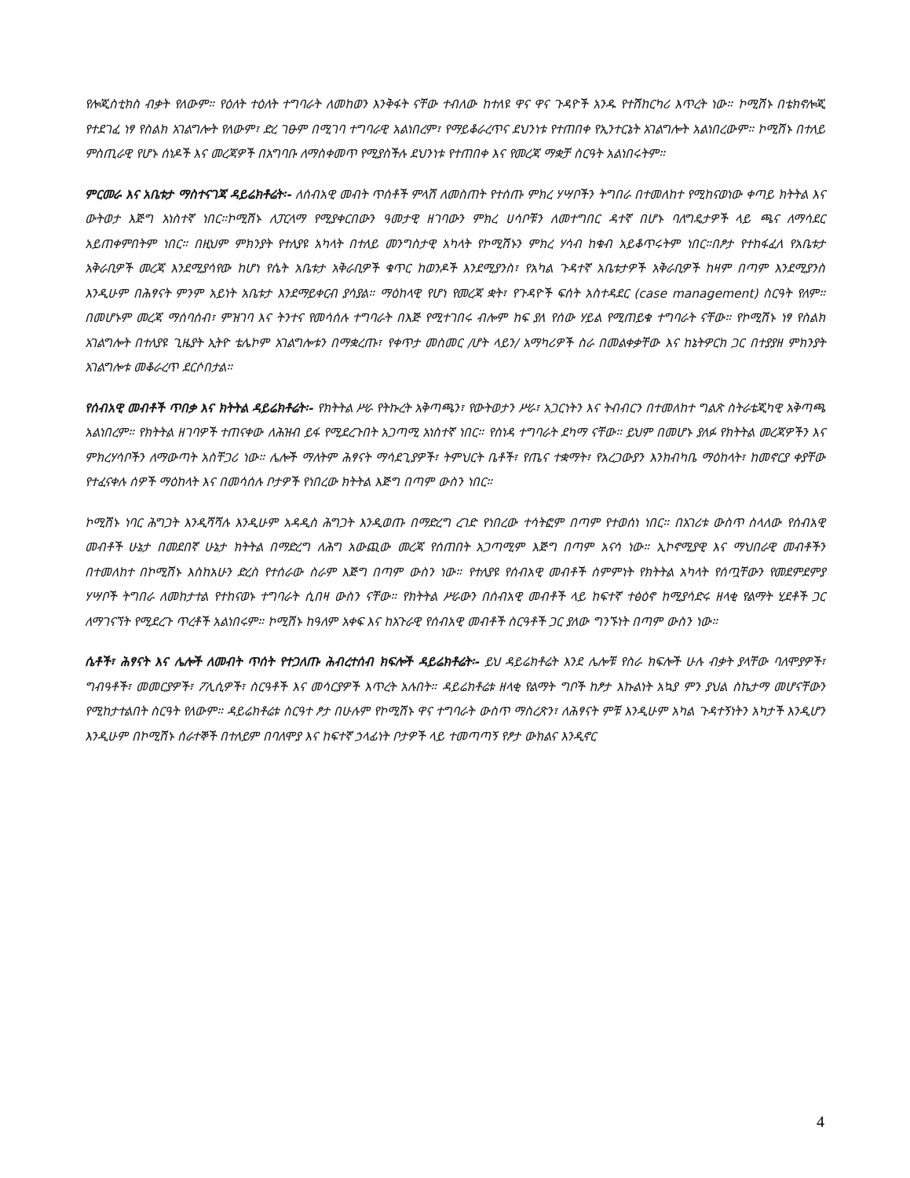የሎጂስቲክስ ብቃት የለውም። የዕለት ተዕለት ተግባራት ለመከወን እንቅፋት ናቸው ተብለው ከተለዩ ዋና ዋና ጉዳዮች አንዱ የተሽከርካሪ እጥረት ነው። ኮሚሽኑ በቴክኖሎጂ የተደገፈ ነፃ የስልክ አገልግሎት የለውም፣ ድረ ገፁም በሚገባ ተግባራዊ አልነበረም፣ የማይቆራረጥና ደህንነቱ የተጠበቀ የኢንተርኔት አገልግሎት አልነበረውም። ኮሚሽኑ በተለይ ምስጢራዊ የሆኑ ሰነዶች እና መረጃዎች በአግባቡ ለማስቀመጥ የሚያስችሉ ደህንነቱ የተጠበቀ እና የመረጃ ማቋቻ ስርዓት አልነበሩትም።
ምርመራ እና አቤቱታ ማስተናገጃ ዳይሬክቶሬት፡- ለሰብአዊ መብት ጥሰቶች ምላሽ ለመስጠት የተሰጡ ምክረ ሃሣቦችን ትግበራ በተመለከተ የሚከናወነው ቀጣይ ክትትል እና ውትወታ እጅግ አነስተኛ ነበር።ኮሚሽኑ ለፓርላማ የሚያቀርበውን ዓመታዊ ዘገባውን ምክረ ሀሳቦቹን ለመተግበር ዳተኛ በሆኑ ባለግዴታዎች ላይ ጫና ለማሳደር አይጠቀምበትም ነበር። በዚህም ምክንያት የተለያዩ አካላት በተለይ መንግስታዊ አካላት የኮሚሽኑን ምክረ ሃሳብ ከቁብ አይቆጥሩትም ነበር።በፆታ የተከፋፈለ የአቤቱታ አቅራቢዎች መረጃ እንደሚያሳየው ከሆነ የሴት አቤቱታ አቅራቢዎች ቁጥር ከወንዶች እንደሚያንስ፣ የአካል ጉዳተኛ አቤቱታዎች አቅራቢዎች ከዛም በጣም እንደሚያንስ እንዲሁም በሕፃናት ምንም አይነት አቤቱታ እንደማይቀርብ ያሳያል። ማዕከላዊ የሆነ የመረጃ ቋት፣ የጉዳዮች ፍሰት አስተዳደር (case management) ስርዓት የለም። በመሆኑም መረጃ ማሰባሰብ፣ ምዝገባ እና ትንተና የመሳሰሉ ተግባራት በእጅ የሚተገበሩ ብሎም ከፍ ያለ የሰው ሃይል የሚጠይቁ ተግባራት ናቸው። የኮሚሽኑ ነፃ የስልክ አገልግሎት በተለያዩ ጊዜያት ኢትዮ ቴሌኮም አገልግሎቱን በማቋረጡ፣ የቀጥታ መስመር /ሆት ላይን/ አማካሪዎች ስራ በመልቀቃቸው እና ከኔትዎርክ ጋር በተያያዘ ምክንያት አገልግሎቱ መቆራረጥ ደርሶበታል።
የሰብአዊ መብቶች ጥበቃ እና ክትትል ዳይሬክቶሬት፡- የክትትል ሥራ የትኩረት አቅጣጫን፣ የውትወታን ሥራ፣ አጋርነትን እና ትብብርን በተመለከተ ግልጽ ስትራቴጂካዊ አቅጣጫ አልነበረም። የክትትል ዘገባዎች ተጠናቀው ለሕዝብ ይፋ የሚደረጉበት አጋጣሚ አነስተኛ ነበር። የስነዳ ተግባራት ደካማ ናቸው። ይህም በመሆኑ ያለፉ የክትትል መረጃዎችን እና ምክረሃሳቦችን ለማውጣት አስቸጋሪ ነው። ሌሎች ማለትም ሕፃናት ማሳደጊያዎች፣ ትምህርት ቤቶች፣ የጤና ተቋማት፣ የአረጋውያን እንክብካቤ ማዕከላት፣ ከመኖርያ ቀያቸው የተፈናቀሉ ሰዎች ማዕከላት እና በመሳሰሉ ቦታዎች የነበረው ክትትል እጅግ በጣም ውስን ነበር።
ኮሚሽኑ ነባር ሕግጋት እንዲሻሻሉ እንዲሁም አዳዲስ ሕግጋት እንዲወጡ በማድረግ ረገድ የነበረው ተሳትፎም በጣም የተወሰነ ነበር። በአገሪቱ ውስጥ ስላለው የሰብአዊ መብቶች ሁኔታ በመደበኛ ሁኔታ ክትትል በማድረግ ለሕግ አውጪው መረጃ የሰጠበት አጋጣሚም እጅግ በጣም አናሳ ነው። ኢኮኖሚያዊ እና ማህበራዊ መብቶችን በተመለከተ በኮሚሽኑ እስከአሁን ድረስ የተሰራው ስራም እጅግ በጣም ውስን ነው። የተለያዩ የሰብአዊ መብቶች ስምምነት የክትትል አካላት የሰጧቸውን የመደምደምያ ሃሣቦች ትግበራ ለመከታተል የተከናወኑ ተግባራት ሲበዛ ውስን ናቸው። የክትትል ሥራውን በሰብአዊ መብቶች ላይ ከፍተኛ ተፅዕኖ ከሚያሳድሩ ዘላቂ የልማት ሂደቶች ጋር ለማገናኘት የሚደረጉ ጥረቶች አልነበሩም። ኮሚሽኑ ከዓለም አቀፍ እና ከአጉራዊ የሰብአዊ መብቶች ስርዓቶች ጋር ያለው ግንኙነት በጣም ውስን ነው።
ሴቶች፣ ሕፃናት እና ሌሎች ለመብት ጥሰት የተጋለጡ ሕብረተሰብ ክፍሎች ዳይሬክቶሬት፡- ይህ ዳይሬክቶሬት እንደ ሌሎቹ የስራ ክፍሎች ሁሉ ብቃት ያላቸው ባለሞያዎች፣ ግብዓቶች፣ መመርያዎች፣ ፖሊሲዎች፣ ስርዓቶች እና መሳርያዎች እጥረት አሉበት። ዳይሬክቶሬቱ ዘላቂ የልማት ግቦች ከፆታ እኩልነት አኳያ ምን ያህል ስኬታማ መሆናቸውን የሚከታተልበት ስርዓት የለውም። ዳይሬክቶሬቱ ስርዓተ ፆታ በሁሉም የኮሚሽኑ ዋና ተግባራት ውስጥ ማስረጽን፣ ለሕፃናት ምቹ እንዲሁም አካል ጉዳተኝነትን አካታች እንዲሆን እንዲሁም በኮሚሽኑ ሰራተኞች በተለይም በባለሞያ እና ከፍተኛ ኃላፊነት ቦታዎች ላይ ተመጣጣኝ የፆታ ውክልና እንዲኖር
4